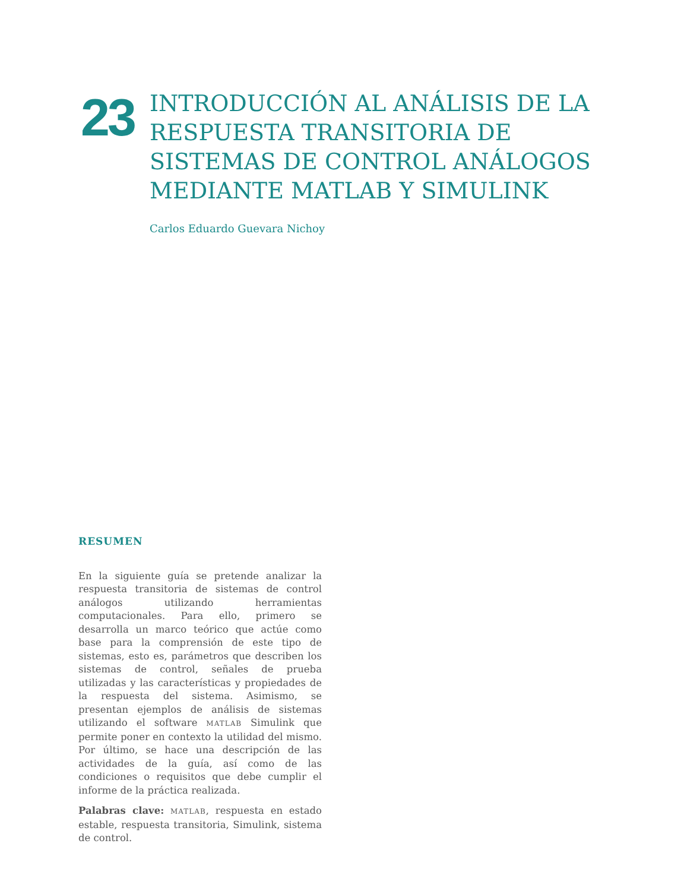23
INTRODUCCIÓN AL ANÁLISIS DE LA RESPUESTA TRANSITORIA DE SISTEMAS DE CONTROL ANÁLOGOS MEDIANTE MATLAB Y SIMULINK
Carlos Eduardo Guevara Nichoy
RESUMEN
En la siguiente guía se pretende analizar la respuesta transitoria de sistemas de control análogos utilizando herramientas computacionales. Para ello, primero se desarrolla un marco teórico que actúe como base para la comprensión de este tipo de sistemas, esto es, parámetros que describen los sistemas de control, señales de prueba utilizadas y las características y propiedades de la respuesta del sistema. Asimismo, se presentan ejemplos de análisis de sistemas utilizando el software MATLAB Simulink que permite poner en contexto la utilidad del mismo. Por último, se hace una descripción de las actividades de la guía, así como de las condiciones o requisitos que debe cumplir el informe de la práctica realizada.
Palabras clave: MATLAB, respuesta en estado estable, respuesta transitoria, Simulink, sistema de control.